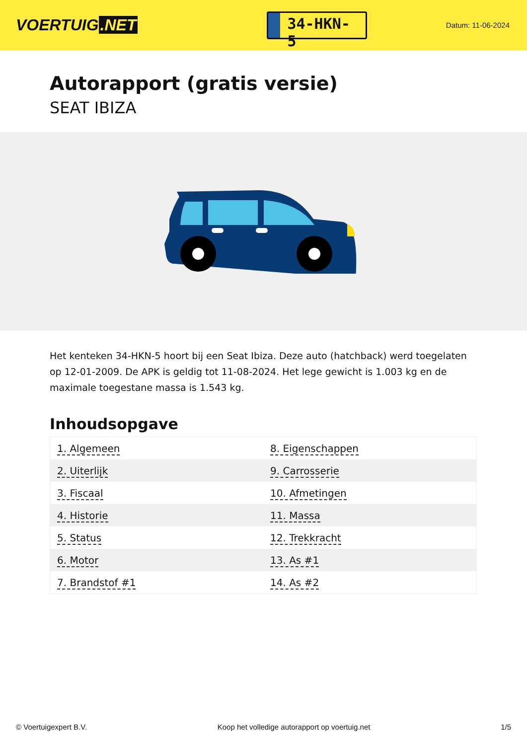VOERTUIG.NET
34-HKN-5
Datum: 11-06-2024
Autorapport (gratis versie)
SEAT IBIZA
Het kenteken 34-HKN-5 hoort bij een Seat Ibiza. Deze auto (hatchback) werd toegelaten op 12-01-2009. De APK is geldig tot 11-08-2024. Het lege gewicht is 1.003 kg en de maximale toegestane massa is 1.543 kg.
Inhoudsopgave
| 1. Algemeen | 8. Eigenschappen |
| 2. Uiterlijk | 9. Carrosserie |
| 3. Fiscaal | 10. Afmetingen |
| 4. Historie | 11. Massa |
| 5. Status | 12. Trekkracht |
| 6. Motor | 13. As #1 |
| 7. Brandstof #1 | 14. As #2 |
© Voertuigexpert B.V. Koop het volledige autorapport op voertuig.net 1/5